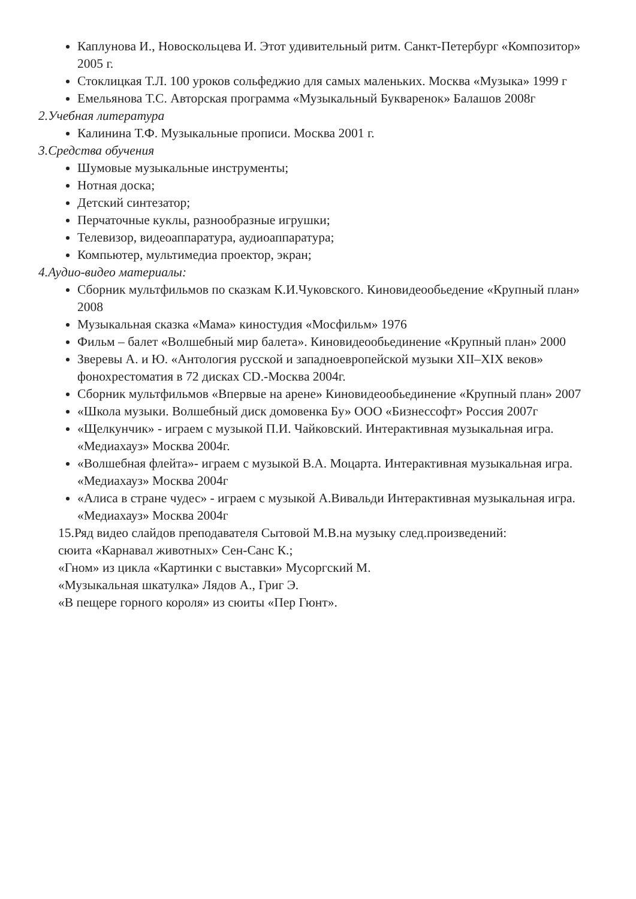Каплунова И., Новоскольцева И. Этот удивительный ритм. Санкт-Петербург «Композитор» 2005 г.
Стоклицкая Т.Л. 100 уроков сольфеджио для самых маленьких. Москва «Музыка» 1999 г
Емельянова Т.С. Авторская программа «Музыкальный Букваренок» Балашов 2008г
2.Учебная литература
Калинина Т.Ф. Музыкальные прописи. Москва 2001 г.
3.Средства обучения
Шумовые музыкальные инструменты;
Нотная доска;
Детский синтезатор;
Перчаточные куклы, разнообразные игрушки;
Телевизор, видеоаппаратура, аудиоаппаратура;
Компьютер, мультимедиа проектор, экран;
4.Аудио-видео материалы:
Сборник мультфильмов по сказкам К.И.Чуковского. Киновидеообьедение «Крупный план» 2008
Музыкальная сказка «Мама» киностудия «Мосфильм» 1976
Фильм – балет «Волшебный мир балета». Киновидеообьединение «Крупный план» 2000
Зверевы А. и Ю. «Антология русской и западноевропейской музыки XII–XIX веков» фонохрестоматия в 72 дисках CD.-Москва 2004г.
Сборник мультфильмов «Впервые на арене» Киновидеообьединение «Крупный план» 2007
«Школа музыки. Волшебный диск домовенка Бу» ООО «Бизнессофт» Россия 2007г
«Щелкунчик» - играем с музыкой П.И. Чайковский. Интерактивная музыкальная игра. «Медиахауз» Москва 2004г.
«Волшебная флейта»- играем с музыкой В.А. Моцарта. Интерактивная музыкальная игра. «Медиахауз» Москва 2004г
«Алиса в стране чудес» - играем с музыкой А.Вивальди Интерактивная музыкальная игра. «Медиахауз» Москва 2004г
15.Ряд видео слайдов преподавателя Сытовой М.В.на музыку след.произведений:
сюита «Карнавал животных» Сен-Санс К.;
«Гном» из цикла «Картинки с выставки» Мусоргский М.
«Музыкальная шкатулка» Лядов А., Григ Э.
«В пещере горного короля» из сюиты «Пер Гюнт».